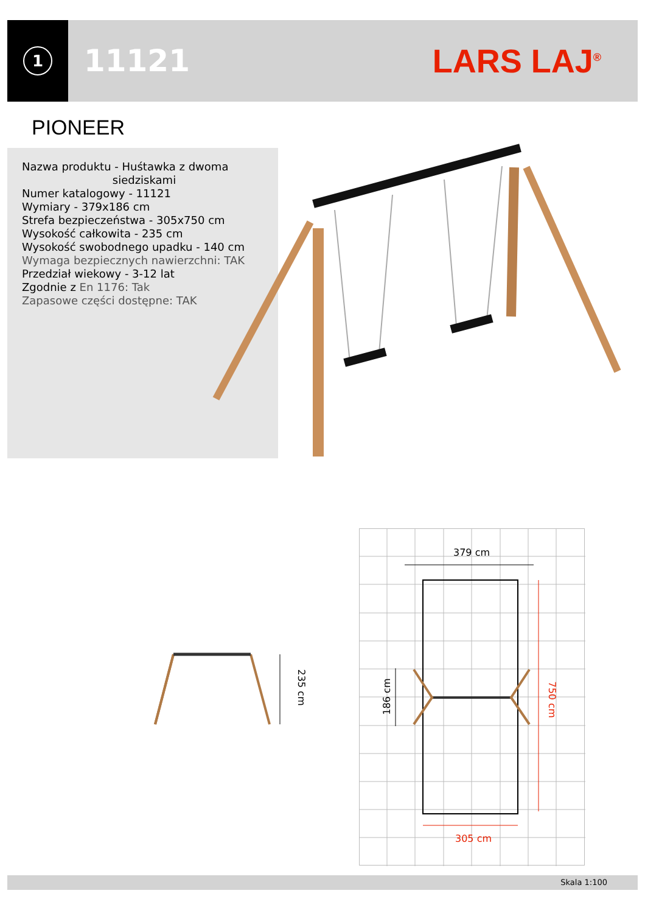1
11121 LARS LAJ<sup>®</sup>
PIONEER
Nazwa produktu - Huśtawka z dwoma
siedziskami
Numer katalogowy - 11121
Wymiary - 379x186 cm
Strefa bezpieczeństwa - 305x750 cm
Wysokość całkowita - 235 cm
Wysokość swobodnego upadku - 140 cm
Wymaga bezpiecznych nawierzchni: TAK
Przedział wiekowy - 3-12 lat
Zgodnie z En 1176: Tak
Zapasowe części dostępne: TAK
235 cm
379 cm
305 cm
186 cm 750 cm
Skala 1:100